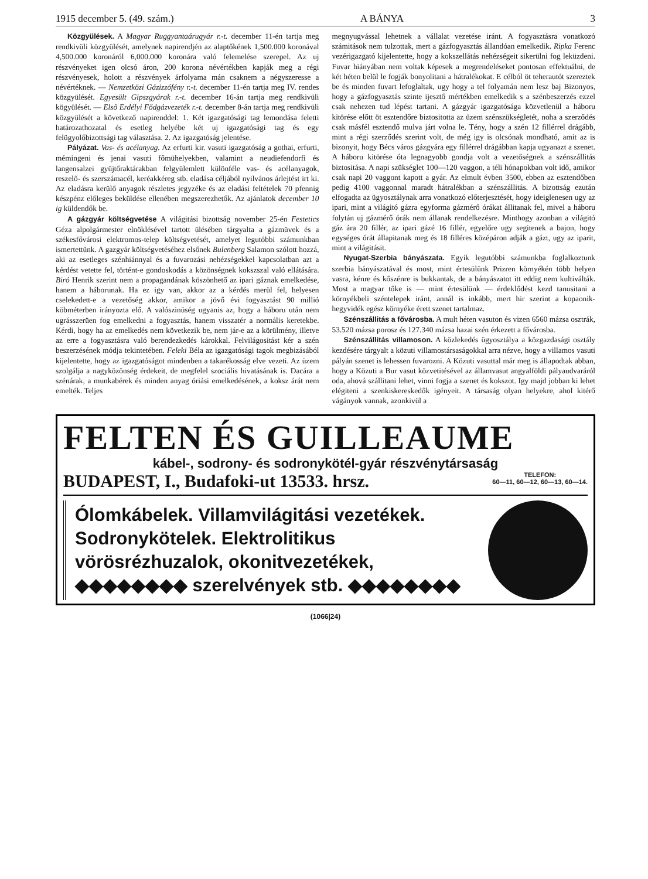1915 december 5. (49. szám.) A BÁNYA 3
Közgyülések. A Magyar Ruggyantaárugyár r.-t. december 11-én tartja meg rendkivüli közgyülését, amelynek napirendjén az alaptőkének 1,500.000 koronával 4,500.000 koronáról 6,000.000 koronára való felemelése szerepel. Az uj részvényeket igen olcsó áron, 200 korona névértékben kapják meg a régi részvényesek, holott a részvények árfolyama mán csaknem a négyszeresse a névértéknek. — Nemzetközi Gázizzófény r.-t. december 11-én tartja meg IV. rendes közgyülését. Egyesült Gipszgyárak r.-t. december 16-án tartja meg rendkivüli kögyülését. — Első Erdélyi Fődgázvezeték r.-t. december 8-án tartja meg rendkivüli közgyülését a következő napirenddel: 1. Két igazgatósági tag lemondása feletti határozathozatal és esetleg helyébe két uj igazgatósági tag és egy felügyolőbizottsági tag választása. 2. Az igazgatóság jelentése.
Pályázat. Vas- és acélanyag. Az erfurti kir. vasuti igazgatóság a gothai, erfurti, mémingeni és jenai vasuti főmühelyekben, valamint a neudiefendorfi és langensalzei gyüjtőraktárakban felgyülemlett különféle vas- és acélanyagok, reszelő- és szerszámacél, keréakkéreg stb. eladása céljából nyilvános árlejtést irt ki. Az eladásra kerülő anyagok részletes jegyzéke és az eladási feltételek 70 pfennig készpénz előleges beküldése ellenében megszerezhetők. Az ajánlatok december 10 ig küldendők be.
A gázgyár költségvetése A világitási bizottság november 25-én Festetics Géza alpolgármester elnöklésével tartott ülésében tárgyalta a gázmüvek és a székesfővárosi elektromos-telep költségvetését, amelyet legutóbbi számunkban ismertettünk. A gazgyár költségvetéséhez elsőnek Bulenberg Salamon szólott hozzá, aki az esetleges szénhiánnyal és a fuvarozási nehézségekkel kapcsolatban azt a kérdést vetette fel, történt-e gondoskodás a közönségnek kokszszal való ellátására. Biró Henrik szerint nem a propagandának köszönhető az ipari gáznak emelkedése, hanem a háborunak. Ha ez igy van, akkor az a kérdés merül fel, helyesen cselekedett-e a vezetőség akkor, amikor a jövő évi fogyasztást 90 millió köbméterben irányozta elő. A valószinüség ugyanis az, hogy a háboru után nem ugrásszerüen fog emelkedni a fogyasztás, hanem visszatér a normális keretekbe. Kérdi, hogy ha az emelkedés nem következik be, nem jár-e az a körülmény, illetve az erre a fogyasztásra való berendezkedés károkkal. Felvilágositást kér a szén beszerzésének módja tekintetében. Feleki Béla az igazgatósági tagok megbizásából kijelentette, hogy az igazgatóságot mindenben a takarékosság elve vezeti. Az üzem szolgálja a nagyközönség érdekeit, de megfelel szociális hivatásának is. Dacára a szénárak, a munkabérek és minden anyag óriási emelkedésének, a koksz árát nem emelték. Teljes
megnyugvással lehetnek a vállalat vezetése iránt. A fogyasztásra vonatkozó számitások nem tulzottak, mert a gázfogyasztás állandóan emelkedik. Ripka Ferenc vezérigazgató kijelentette, hogy a kokszellátás nehézségeit sikerülni fog leküzdeni. Fuvar hiányában nem voltak képesek a megrendeléseket pontosan effektuálni, de két héten belül le fogják bonyolitani a hátralékokat. E célból öt teherautót szereztek be és minden fuvart lefoglaltak, ugy hogy a tel folyamán nem lesz baj Bizonyos, hogy a gázfogyasztás szinte ijesztő mértékben emelkedik s a szénbeszerzés ezzel csak nehezen tud lépést tartani. A gázgyár igazgatósága közvetlenül a háboru kitörése előtt öt esztendőre biztositotta az üzem szénszükségletét, noha a szerződés csak másfél esztendő mulva járt volna le. Tény, hogy a szén 12 fillérrel drágább, mint a régi szerződés szerint volt, de még igy is olcsónak mondható, amit az is bizonyit, hogy Bécs város gázgyára egy fillérrel drágábban kapja ugyanazt a szenet. A háboru kitörése óta legnagyobb gondja volt a vezetőségnek a szénszállitás biztositása. A napi szükséglet 100—120 vaggon, a téli hónapokban volt idő, amikor csak napi 20 vaggont kapott a gyár. Az elmult évben 3500, ebben az esztendőben pedig 4100 vaggonnal maradt hátralékban a szénszállitás. A bizottság ezután elfogadta az ügyosztálynak arra vonatkozó előterjesztését, hogy ideiglenesen ugy az ipari, mint a világitó gázra egyforma gázmérő órákat állitanak fel, mivel a háboru folytán uj gázmérő órák nem állanak rendelkezésre. Minthogy azonban a világitó gáz ára 20 fillér, az ipari gázé 16 fillér, egyelőre ugy segitenek a bajon, hogy egységes órát állapitanak meg és 18 filléres középáron adják a gázt, ugy az iparit, mint a világitásit.
Nyugat-Szerbia bányászata. Egyik legutóbbi számunkba foglalkoztunk szerbia bányászatával és most, mint értesülünk Prizren környékén több helyen vasra, kénre és kőszénre is bukkantak, de a bányászatot itt eddig nem kultiválták. Most a magyar tőke is — mint értesülünk — érdeklődést kezd tanusitani a környékbeli széntelepek iránt, annál is inkább, mert hir szerint a kopaonik-hegyvidék egész környéke érett szenet tartalmaz.
Szénszállitás a fővárosba. A mult héten vasuton és vizen 6560 mázsa osztrák, 53.520 mázsa porosz és 127.340 mázsa hazai szén érkezett a fővárosba.
Szénszállitás villamoson. A közlekedés ügyosztálya a közgazdasági osztály kezdésére tárgyalt a közuti villamostársaságokkal arra nézve, hogy a villamos vasuti pályán szenet is lehessen fuvarozni. A Közuti vasuttal már meg is állapodtak abban, hogy a Közuti a Bur vasut közvetitésével az államvasut angyalföldi pályaudvaráról oda, ahová szállitani lehet, vinni fogja a szenet és kokszot. Igy majd jobban ki lehet elégiteni a szenkiskereskedők igényeit. A társaság olyan helyekre, ahol kitérő vágányok vannak, azonkivül a
FELTEN ÉS GUILLEAUME
kábel-, sodrony- és sodronykötél-gyár részvénytársaság
BUDAPEST, I., Budafoki-ut 13533. hrsz. TELEFON:
60—11, 60—12, 60—13, 60—14.
Ólomkábelek. Villamvilágitási vezetékek. Sodronykötelek. Elektrolitikus vörösrézhuzalok, okonitvezetékek, ◆◆◆◆◆◆◆◆ szerelvények stb. ◆◆◆◆◆◆◆◆
(1066|24)